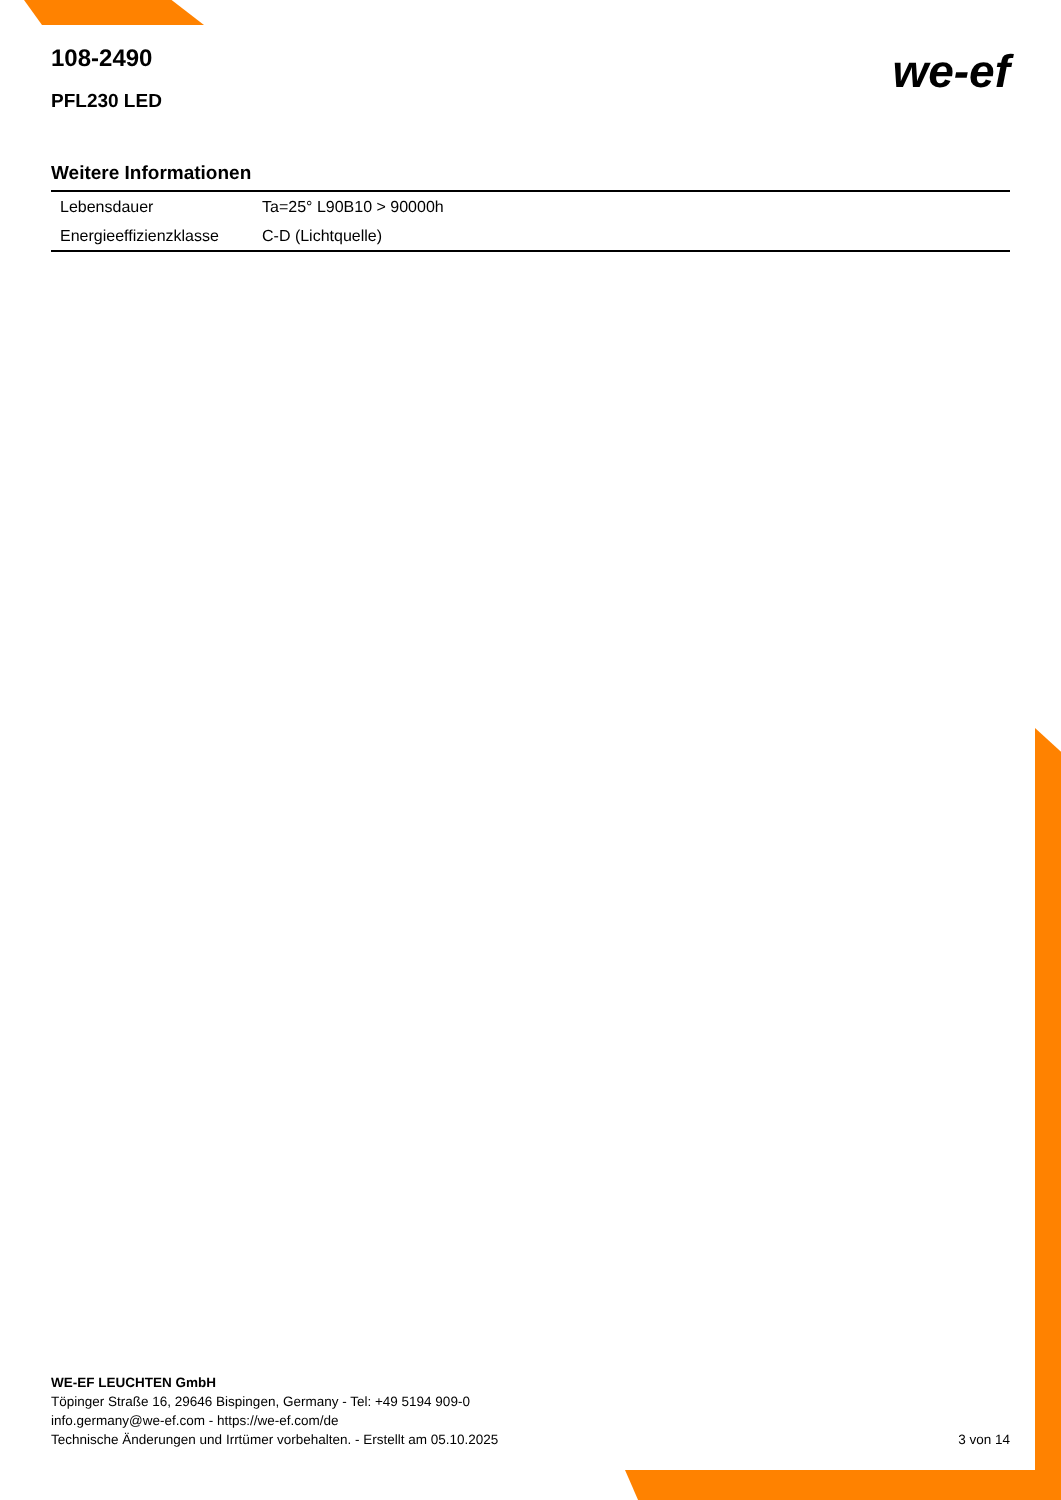we-ef
108-2490
PFL230 LED
Weitere Informationen
| Lebensdauer | Ta=25° L90B10 > 90000h |
| Energieeffizienzklasse | C-D (Lichtquelle) |
WE-EF LEUCHTEN GmbH
Töpinger Straße 16, 29646 Bispingen, Germany - Tel: +49 5194 909-0
info.germany@we-ef.com - https://we-ef.com/de
3 von 14 Technische Änderungen und Irrtümer vorbehalten. - Erstellt am 05.10.2025